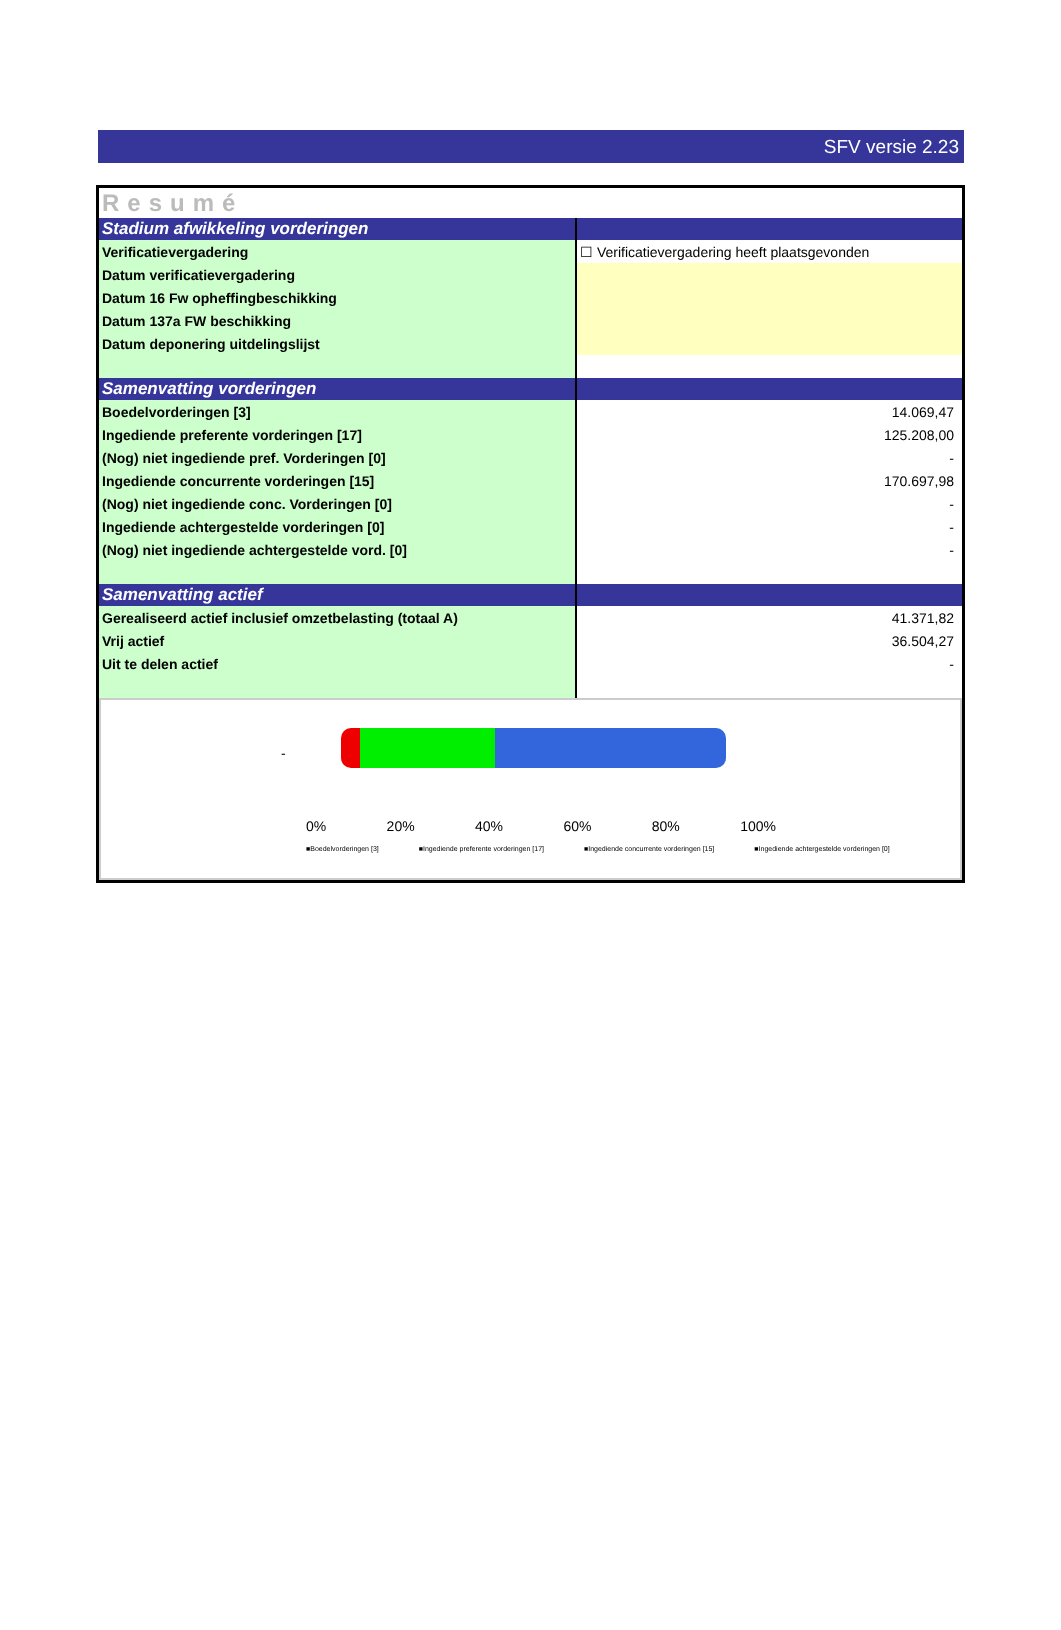SFV versie 2.23
| Resumé | |
| Stadium afwikkeling vorderingen | |
| Verificatievergadering | ☐ Verificatievergadering heeft plaatsgevonden |
| Datum verificatievergadering | |
| Datum 16 Fw opheffingbeschikking | |
| Datum 137a FW beschikking | |
| Datum deponering uitdelingslijst | |
| Samenvatting vorderingen | |
| Boedelvorderingen [3] | 14.069,47 |
| Ingediende preferente vorderingen [17] | 125.208,00 |
| (Nog) niet ingediende pref. Vorderingen [0] | - |
| Ingediende concurrente vorderingen [15] | 170.697,98 |
| (Nog) niet ingediende conc. Vorderingen [0] | - |
| Ingediende achtergestelde vorderingen [0] | - |
| (Nog) niet ingediende achtergestelde vord. [0] | - |
| Samenvatting actief | |
| Gerealiseerd actief inclusief omzetbelasting (totaal A) | 41.371,82 |
| Vrij actief | 36.504,27 |
| Uit te delen actief | - |
-
0% 20% 40% 60% 80% 100%
■Boedelvorderingen [3] ■Ingediende preferente vorderingen [17] ■Ingediende concurrente vorderingen [15] ■Ingediende achtergestelde vorderingen [0]